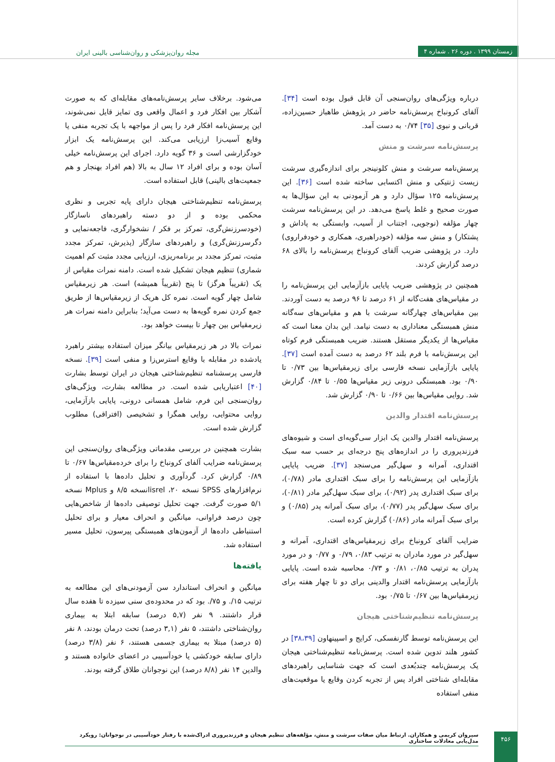زمستان ۱۳۹۹ . دوره ۲۶ . شماره ۴
مجله روان‌پزشکی و روان‌شناسی بالینی ایران
درباره ویژگی‌های روان‌سنجی آن قابل قبول بوده است [۳۴]. آلفای کرونباخ پرسش‌نامه حاضر در پژوهش طاهباز حسین‌زاده، قربانی و نبوی [۳۵] ۰/۷۴ به دست آمد.
پرسش‌نامه سرشت و منش
پرسش‌نامه سرشت و منش کلونینجر برای اندازه‌گیری سرشت زیست ژنتیکی و منش اکتسابی ساخته شده است [۳۶]. این پرسش‌نامه ۱۲۵ سؤال دارد و هر آزمودنی به این سؤال‌ها به صورت صحیح و غلط پاسخ می‌دهد. در این پرسش‌نامه سرشت چهار مؤلفه (نوجویی، اجتناب از آسیب، وابستگی به پاداش و پشتکار) و منش سه مؤلفه (خودراهبری، همکاری و خودفراروی) دارد. در پژوهشی ضریب آلفای کرونباخ پرسش‌نامه را بالای ۶۸ درصد گزارش کردند.
همچنین در پژوهشی ضریب پایایی بازآزمایی این پرسش‌نامه را در مقیاس‌های هفت‌گانه از ۶۱ درصد تا ۹۶ درصد به دست آوردند. بین مقیاس‌های چهارگانه سرشت با هم و مقیاس‌های سه‌گانه منش همبستگی معناداری به دست نیامد. این بدان معنا است که مقیاس‌ها از یکدیگر مستقل هستند. ضریب همبستگی فرم کوتاه این پرسش‌نامه با فرم بلند ۶۲ درصد به دست آمده است [۳۷]. پایایی بازآزمایی نسخه فارسی برای زیرمقیاس‌ها بین ۰/۷۳ تا ۰/۹۰ بود. همبستگی درونی زیر مقیاس‌ها ۰/۵۵ تا ۰/۸۴ گزارش شد. روایی مقیاس‌ها بین ۰/۶۶ تا ۰/۹۰ گزارش شد.
پرسش‌نامه اقتدار والدین
پرسش‌نامه اقتدار والدین یک ابزار سی‌گویه‌ای است و شیوه‌های فرزندپروری را در اندازه‌های پنج درجه‌ای بر حسب سه سبک اقتداری، آمرانه و سهل‌گیر می‌سنجد [۳۷]. ضریب پایایی بازآزمایی این پرسش‌نامه را برای سبک اقتداری مادر (۰/۷۸)، برای سبک اقتداری پدر (۰/۹۲)، برای سبک سهل‌گیر مادر (۰/۸۱)، برای سبک سهل‌گیر پدر (۰/۷۷)، برای سبک آمرانه پدر (۰/۸۵) و برای سبک آمرانه مادر (۰/۸۶) گزارش کرده است.
ضرایب آلفای کرونباخ برای زیرمقیاس‌های اقتداری، آمرانه و سهل‌گیر در مورد مادران به ترتیب ۰/۸۳، ۰/۷۹ و ۰/۷۷ و در مورد پدران به ترتیب ۰/۸۵، ۰/۸۱ و ۰/۷۳ محاسبه شده است. پایایی بازآزمایی پرسش‌نامه اقتدار والدینی برای دو تا چهار هفته برای زیرمقیاس‌ها بین ۰/۶۷ تا ۰/۷۵ بود.
پرسش‌نامه تنظیم‌شناختی هیجان
این پرسش‌نامه توسط گارنفسکی، کرایج و اسپینهاون [۳۸،۳۹] در کشور هلند تدوین شده است. پرسش‌نامه تنظیم‌شناختی هیجان یک پرسش‌نامه چندبُعدی است که جهت شناسایی راهبردهای مقابله‌ای شناختی افراد پس از تجربه کردن وقایع یا موقعیت‌های منفی استفاده
می‌شود. برخلاف سایر پرسش‌نامه‌های مقابله‌ای که به صورت آشکار بین افکار فرد و اعمال واقعی وی تمایز قایل نمی‌شوند، این پرسش‌نامه افکار فرد را پس از مواجهه با یک تجربه منفی یا وقایع آسیب‌زا ارزیابی می‌کند. این پرسش‌نامه یک ابزار خودگزارشی است و ۳۶ گویه دارد. اجرای این پرسش‌نامه خیلی آسان بوده و برای افراد ۱۲ سال به بالا (هم افراد بهنجار و هم جمعیت‌های بالینی) قابل استفاده است.
پرسش‌نامه تنظیم‌شناختی هیجان دارای پایه تجربی و نظری محکمی بوده و از دو دسته راهبردهای ناسازگار (خودسرزنش‌گری، تمرکز بر فکر / نشخوارگری، فاجعه‌نمایی و دگرسرزنش‌گری) و راهبردهای سازگار (پذیرش، تمرکز مجدد مثبت، تمرکز مجدد بر برنامه‌ریزی، ارزیابی مجدد مثبت کم اهمیت شماری) تنظیم هیجان تشکیل شده است. دامنه نمرات مقیاس از یک (تقریباً هرگز) تا پنج (تقریباً همیشه) است. هر زیرمقیاس شامل چهار گویه است. نمره کل هریک از زیرمقیاس‌ها از طریق جمع کردن نمره گویه‌ها به دست می‌آید؛ بنابراین دامنه نمرات هر زیرمقیاس بین چهار تا بیست خواهد بود.
نمرات بالا در هر زیرمقیاس بیانگر میزان استفاده بیشتر راهبرد یادشده در مقابله با وقایع استرس‌زا و منفی است [۳۹]. نسخه فارسی پرسشنامه تنظیم‌شناختی هیجان در ایران توسط بشارت [۴۰] اعتباریابی شده است. در مطالعه بشارت، ویژگی‌های روان‌سنجی این فرم، شامل همسانی درونی، پایایی بازآزمایی، روایی محتوایی، روایی همگرا و تشخیصی (افتراقی) مطلوب گزارش شده است.
بشارت همچنین در بررسی مقدماتی ویژگی‌های روان‌سنجی این پرسش‌نامه ضرایب آلفای کرونباخ را برای خرده‌مقیاس‌ها ۰/۶۷ تا ۰/۸۹ گزارش کرد. گردآوری و تحلیل داده‌ها با استفاده از نرم‌افزارهای SPSS نسخه ۲۰، lisrelنسخه ۸/۵ و Mplus نسخه ۵/۱ صورت گرفت. جهت تحلیل توصیفی داده‌ها از شاخص‌هایی چون درصد فراوانی، میانگین و انحراف معیار و برای تحلیل استنباطی داده‌ها از آزمون‌های همبستگی پیرسون، تحلیل مسیر استفاده شد.
یافته‌ها
میانگین و انحراف استاندارد سن آزمودنی‌های این مطالعه به ترتیب ۱۵/. و ۷۵/. بود که در محدوده‌ی سنی سیزده تا هفده سال قرار داشتند. ۹ نفر (۵,۷ درصد) سابقه ابتلا به بیماری روان‌شناختی داشتند، ۵ نفر (۳,۱ درصد) تحت درمان بودند، ۸ نفر (۵ درصد) مبتلا به بیماری جسمی هستند، ۶ نفر (۳/۸ درصد) دارای سابقه خودکشی یا خودآسیبی در اعضای خانواده هستند و والدین ۱۴ نفر (۸/۸ درصد) این نوجوانان طلاق گرفته بودند.
سیروان کریمی و همکاران. ارتباط میان صفات سرشت و منش، مؤلفه‌های تنظیم هیجان و فرزندپروری ادراک‌شده با رفتار خودآسیبی در نوجوانان: رویکرد مدل‌یابی معادلات ساختاری
۴۵۶